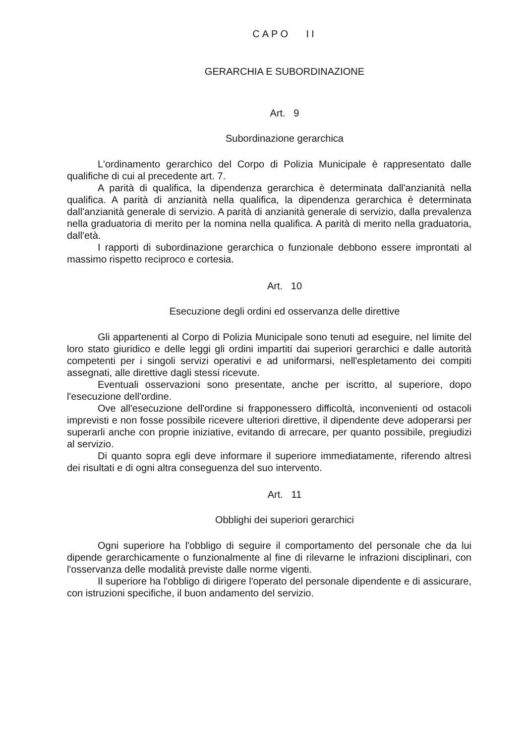CAPO II
GERARCHIA E SUBORDINAZIONE
Art. 9
Subordinazione gerarchica
L'ordinamento gerarchico del Corpo di Polizia Municipale è rappresentato dalle qualifiche di cui al precedente art. 7.
A parità di qualifica, la dipendenza gerarchica è determinata dall'anzianità nella qualifica. A parità di anzianità nella qualifica, la dipendenza gerarchica è determinata dall'anzianità generale di servizio. A parità di anzianità generale di servizio, dalla prevalenza nella graduatoria di merito per la nomina nella qualifica. A parità di merito nella graduatoria, dall'età.
I rapporti di subordinazione gerarchica o funzionale debbono essere improntati al massimo rispetto reciproco e cortesia.
Art. 10
Esecuzione degli ordini ed osservanza delle direttive
Gli appartenenti al Corpo di Polizia Municipale sono tenuti ad eseguire, nel limite del loro stato giuridico e delle leggi gli ordini impartiti dai superiori gerarchici e dalle autorità competenti per i singoli servizi operativi e ad uniformarsi, nell'espletamento dei compiti assegnati, alle direttive dagli stessi ricevute.
Eventuali osservazioni sono presentate, anche per iscritto, al superiore, dopo l'esecuzione dell'ordine.
Ove all'esecuzione dell'ordine si frapponessero difficoltà, inconvenienti od ostacoli imprevisti e non fosse possibile ricevere ulteriori direttive, il dipendente deve adoperarsi per superarli anche con proprie iniziative, evitando di arrecare, per quanto possibile, pregiudizi al servizio.
Di quanto sopra egli deve informare il superiore immediatamente, riferendo altresì dei risultati e di ogni altra conseguenza del suo intervento.
Art. 11
Obblighi dei superiori gerarchici
Ogni superiore ha l'obbligo di seguire il comportamento del personale che da lui dipende gerarchicamente o funzionalmente al fine di rilevarne le infrazioni disciplinari, con l'osservanza delle modalità previste dalle norme vigenti.
Il superiore ha l'obbligo di dirigere l'operato del personale dipendente e di assicurare, con istruzioni specifiche, il buon andamento del servizio.